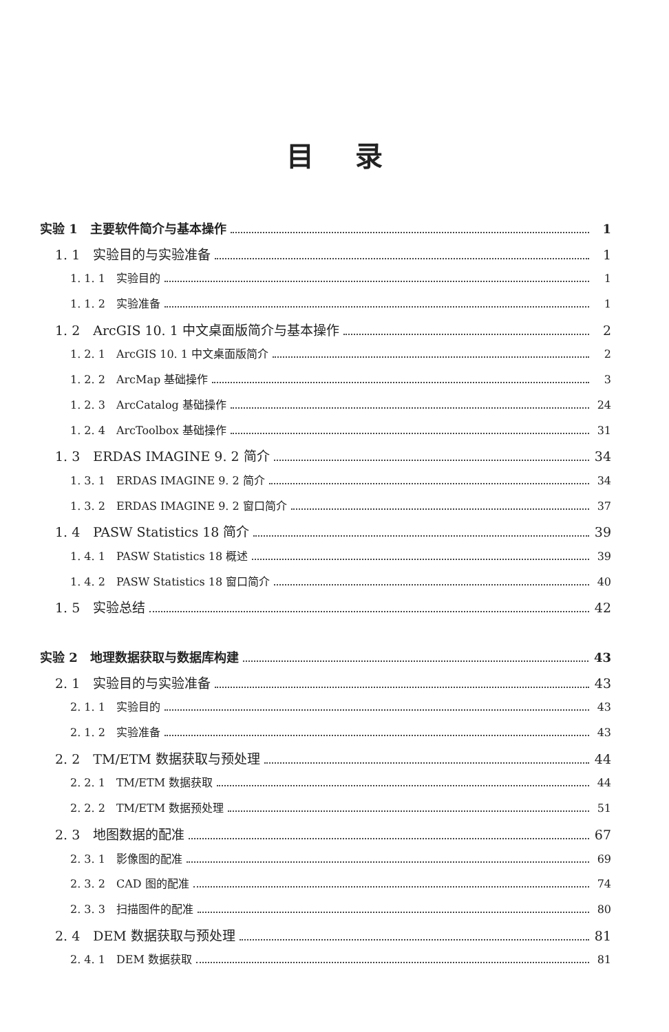目录
实验 1　主要软件简介与基本操作 1
1. 1　实验目的与实验准备 1
1. 1. 1　实验目的 1
1. 1. 2　实验准备 1
1. 2　ArcGIS 10. 1 中文桌面版简介与基本操作 2
1. 2. 1　ArcGIS 10. 1 中文桌面版简介 2
1. 2. 2　ArcMap 基础操作 3
1. 2. 3　ArcCatalog 基础操作 24
1. 2. 4　ArcToolbox 基础操作 31
1. 3　ERDAS IMAGINE 9. 2 简介 34
1. 3. 1　ERDAS IMAGINE 9. 2 简介 34
1. 3. 2　ERDAS IMAGINE 9. 2 窗口简介 37
1. 4　PASW Statistics 18 简介 39
1. 4. 1　PASW Statistics 18 概述 39
1. 4. 2　PASW Statistics 18 窗口简介 40
1. 5　实验总结 42
实验 2　地理数据获取与数据库构建 43
2. 1　实验目的与实验准备 43
2. 1. 1　实验目的 43
2. 1. 2　实验准备 43
2. 2　TM/ETM 数据获取与预处理 44
2. 2. 1　TM/ETM 数据获取 44
2. 2. 2　TM/ETM 数据预处理 51
2. 3　地图数据的配准 67
2. 3. 1　影像图的配准 69
2. 3. 2　CAD 图的配准 74
2. 3. 3　扫描图件的配准 80
2. 4　DEM 数据获取与预处理 81
2. 4. 1　DEM 数据获取 81